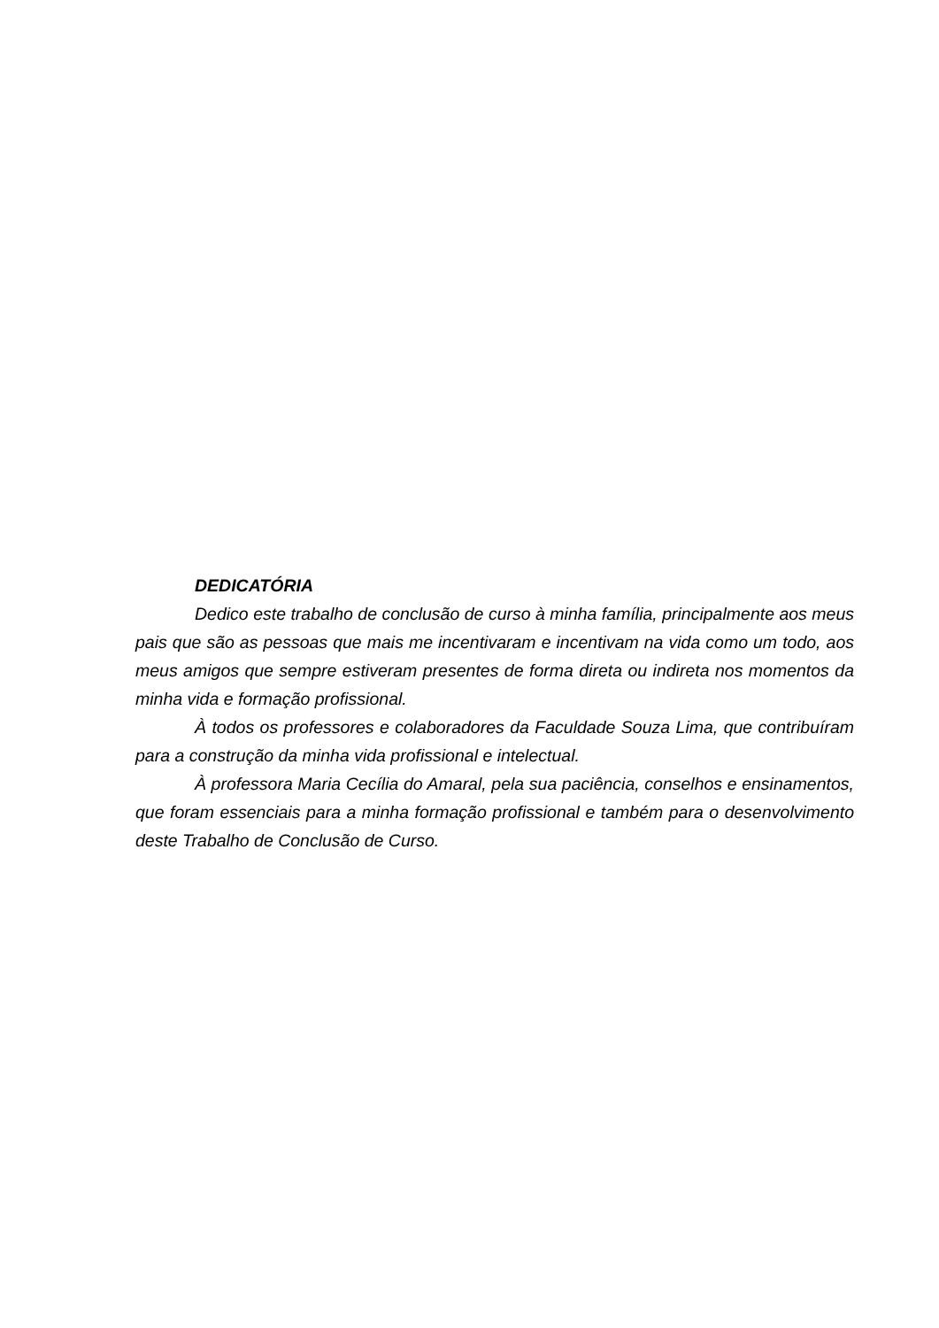DEDICATÓRIA
Dedico este trabalho de conclusão de curso à minha família, principalmente aos meus pais que são as pessoas que mais me incentivaram e incentivam na vida como um todo, aos meus amigos que sempre estiveram presentes de forma direta ou indireta nos momentos da minha vida e formação profissional.
À todos os professores e colaboradores da Faculdade Souza Lima, que contribuíram para a construção da minha vida profissional e intelectual.
À professora Maria Cecília do Amaral, pela sua paciência, conselhos e ensinamentos, que foram essenciais para a minha formação profissional e também para o desenvolvimento deste Trabalho de Conclusão de Curso.